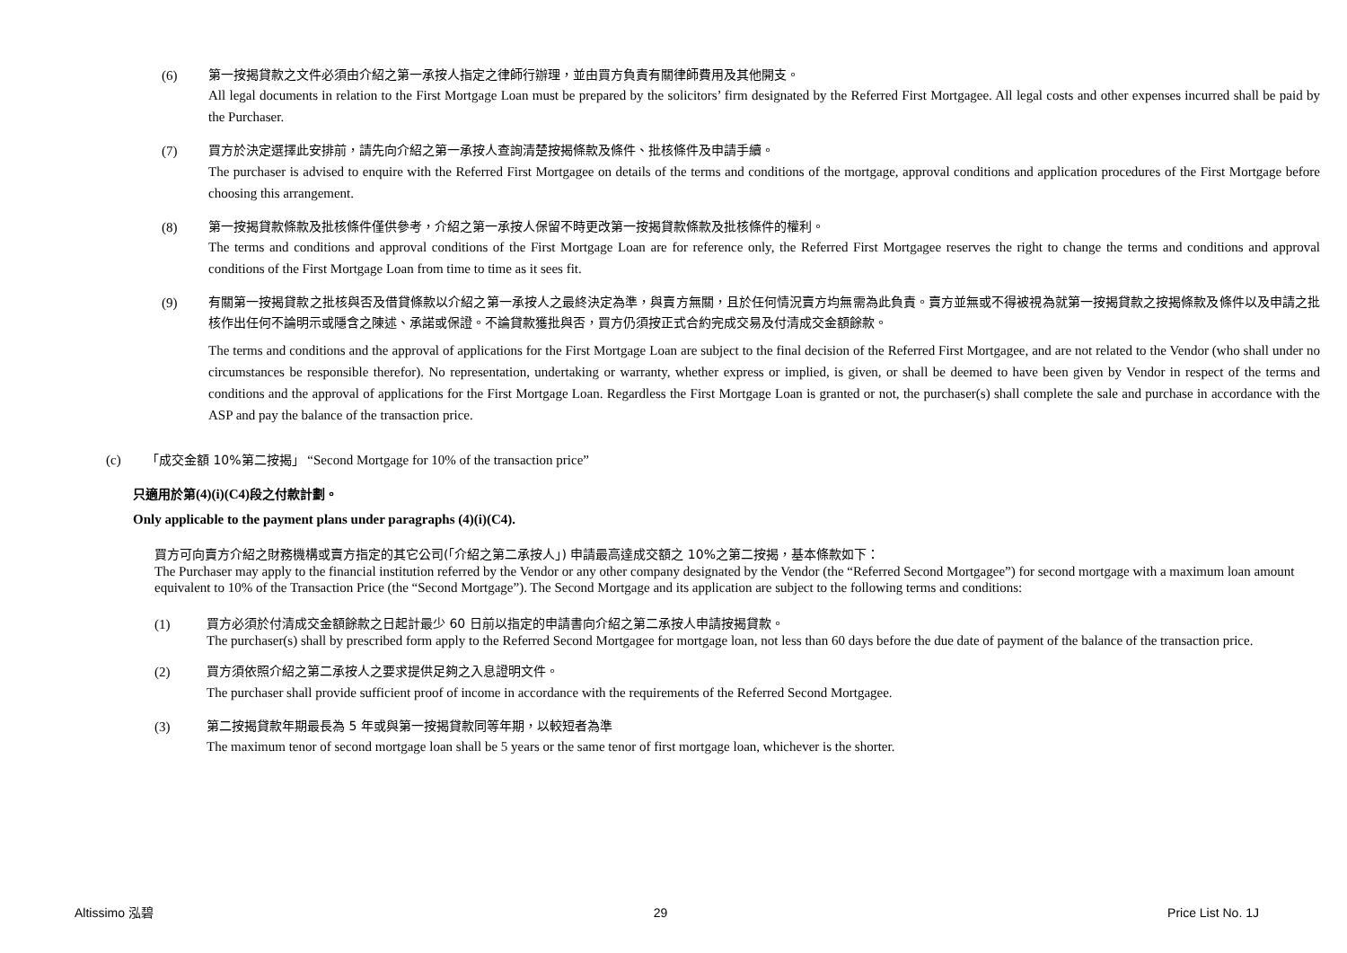(6) 第一按揭貸款之文件必須由介紹之第一承按人指定之律師行辦理，並由買方負責有關律師費用及其他開支。
All legal documents in relation to the First Mortgage Loan must be prepared by the solicitors’ firm designated by the Referred First Mortgagee. All legal costs and other expenses incurred shall be paid by the Purchaser.
(7) 買方於決定選擇此安排前，請先向介紹之第一承按人查詢清楚按揭條款及條件、批核條件及申請手續。
The purchaser is advised to enquire with the Referred First Mortgagee on details of the terms and conditions of the mortgage, approval conditions and application procedures of the First Mortgage before choosing this arrangement.
(8) 第一按揭貸款條款及批核條件僅供參考，介紹之第一承按人保留不時更改第一按揭貸款條款及批核條件的權利。
The terms and conditions and approval conditions of the First Mortgage Loan are for reference only, the Referred First Mortgagee reserves the right to change the terms and conditions and approval conditions of the First Mortgage Loan from time to time as it sees fit.
(9) 有關第一按揭貸款之批核與否及借貸條款以介紹之第一承按人之最終決定為準，與賣方無關，且於任何情況賣方均無需為此負責。賣方並無或不得被視為就第一按揭貸款之按揭條款及條件以及申請之批核作出任何不論明示或隱含之陳述、承諾或保證。不論貸款獲批與否，買方仍須按正式合約完成交易及付清成交金額餘款。
The terms and conditions and the approval of applications for the First Mortgage Loan are subject to the final decision of the Referred First Mortgagee, and are not related to the Vendor (who shall under no circumstances be responsible therefor). No representation, undertaking or warranty, whether express or implied, is given, or shall be deemed to have been given by Vendor in respect of the terms and conditions and the approval of applications for the First Mortgage Loan. Regardless the First Mortgage Loan is granted or not, the purchaser(s) shall complete the sale and purchase in accordance with the ASP and pay the balance of the transaction price.
(c) 「成交金額 10%第二按揭」 “Second Mortgage for 10% of the transaction price”
只適用於第(4)(i)(C4)段之付款計劃。
Only applicable to the payment plans under paragraphs (4)(i)(C4).
買方可向賣方介紹之財務機構或賣方指定的其它公司(「介紹之第二承按人」) 申請最高達成交額之 10%之第二按揭，基本條款如下：
The Purchaser may apply to the financial institution referred by the Vendor or any other company designated by the Vendor (the “Referred Second Mortgagee”) for second mortgage with a maximum loan amount equivalent to 10% of the Transaction Price (the “Second Mortgage”). The Second Mortgage and its application are subject to the following terms and conditions:
(1) 買方必須於付清成交金額餘款之日起計最少 60 日前以指定的申請書向介紹之第二承按人申請按揭貸款。
The purchaser(s) shall by prescribed form apply to the Referred Second Mortgagee for mortgage loan, not less than 60 days before the due date of payment of the balance of the transaction price.
(2) 買方須依照介紹之第二承按人之要求提供足夠之入息證明文件。
The purchaser shall provide sufficient proof of income in accordance with the requirements of the Referred Second Mortgagee.
(3) 第二按揭貸款年期最長為 5 年或與第一按揭貸款同等年期，以較短者為準
The maximum tenor of second mortgage loan shall be 5 years or the same tenor of first mortgage loan, whichever is the shorter.
Altissimo 泓碧 29 Price List No. 1J